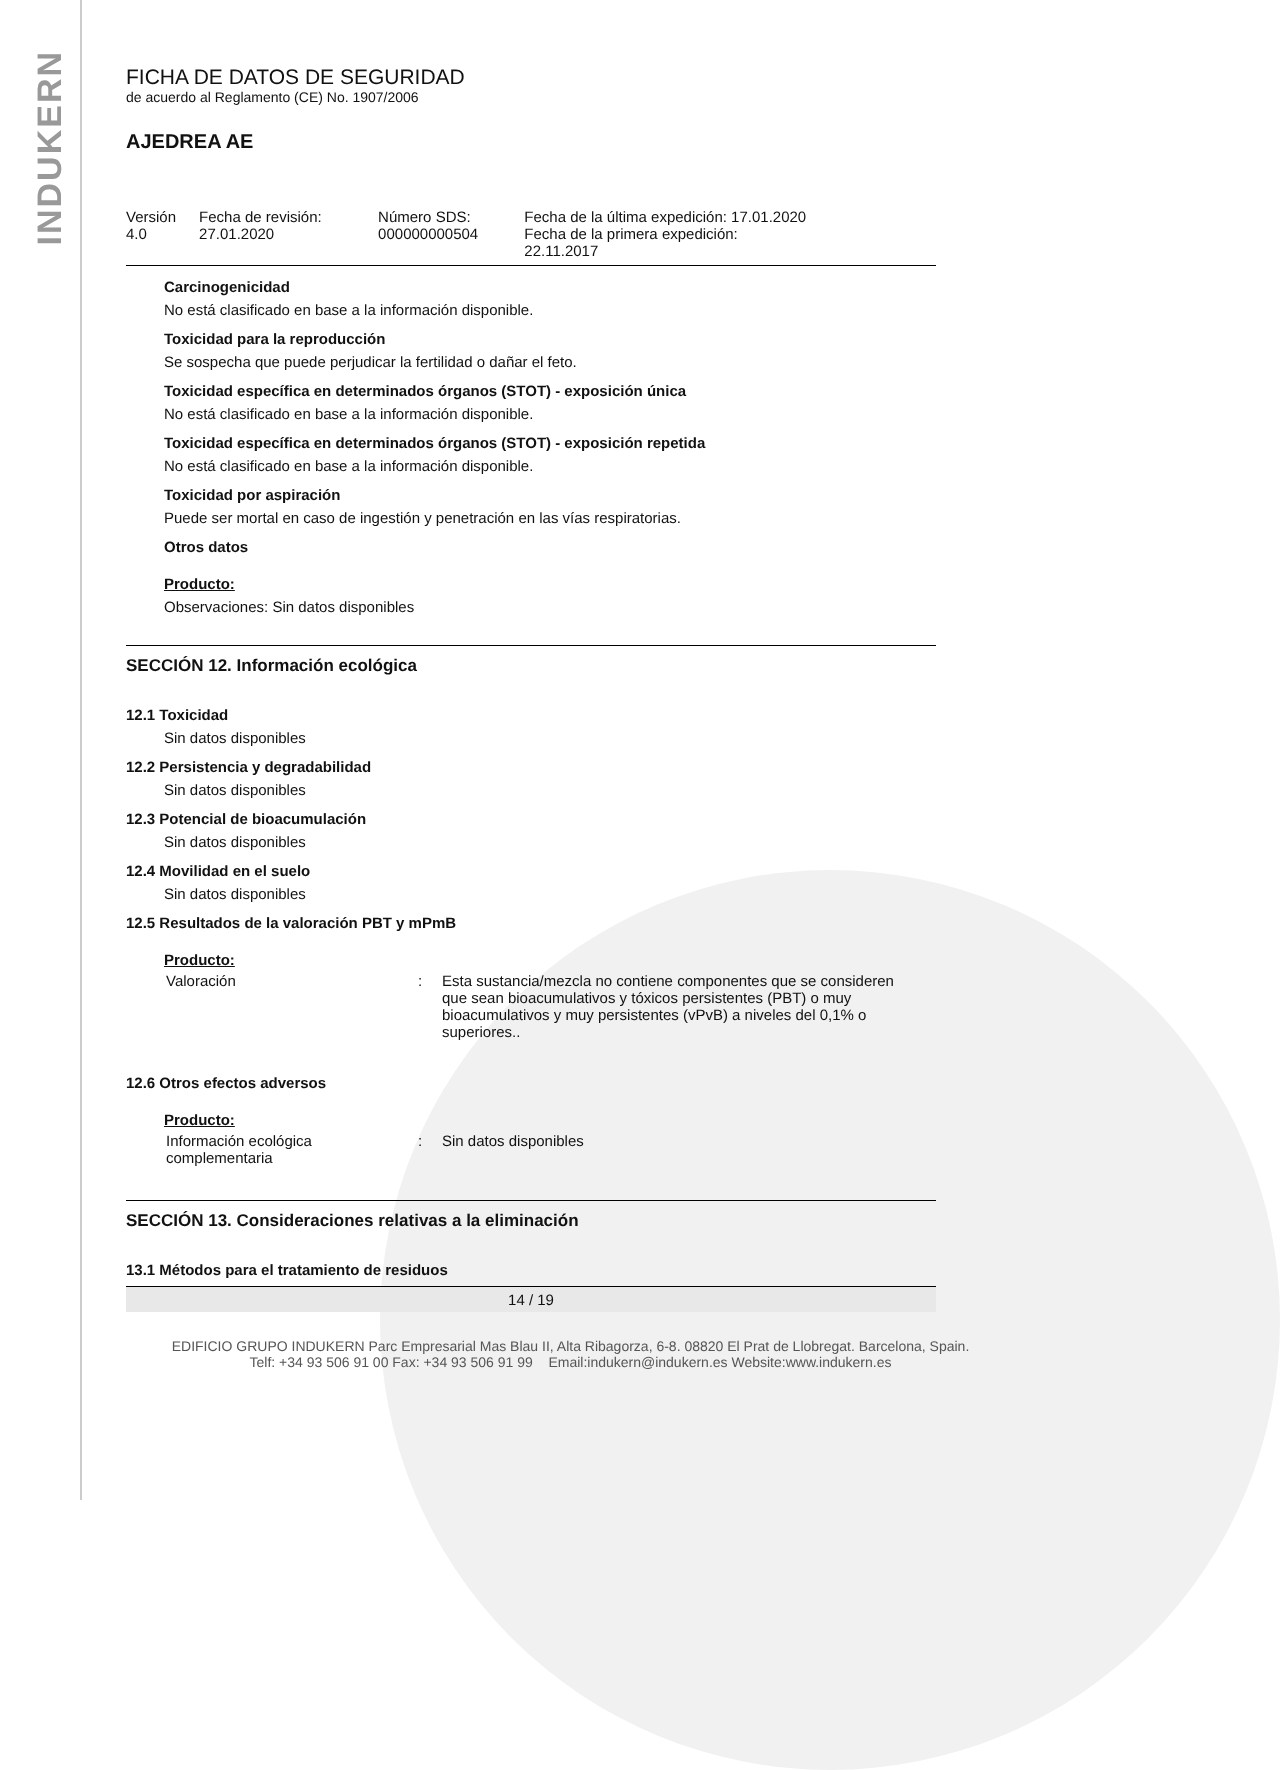INDUKERN
FICHA DE DATOS DE SEGURIDAD
de acuerdo al Reglamento (CE) No. 1907/2006
AJEDREA AE
| Versión 4.0 | Fecha de revisión: 27.01.2020 | Número SDS: 000000000504 | Fecha de la última expedición: 17.01.2020 Fecha de la primera expedición: 22.11.2017 |
Carcinogenicidad
No está clasificado en base a la información disponible.
Toxicidad para la reproducción
Se sospecha que puede perjudicar la fertilidad o dañar el feto.
Toxicidad específica en determinados órganos (STOT) - exposición única
No está clasificado en base a la información disponible.
Toxicidad específica en determinados órganos (STOT) - exposición repetida
No está clasificado en base a la información disponible.
Toxicidad por aspiración
Puede ser mortal en caso de ingestión y penetración en las vías respiratorias.
Otros datos
Producto:
Observaciones: Sin datos disponibles
SECCIÓN 12. Información ecológica
12.1 Toxicidad
Sin datos disponibles
12.2 Persistencia y degradabilidad
Sin datos disponibles
12.3 Potencial de bioacumulación
Sin datos disponibles
12.4 Movilidad en el suelo
Sin datos disponibles
12.5 Resultados de la valoración PBT y mPmB
Producto:
| Valoración | : | Esta sustancia/mezcla no contiene componentes que se consideren que sean bioacumulativos y tóxicos persistentes (PBT) o muy bioacumulativos y muy persistentes (vPvB) a niveles del 0,1% o superiores.. |
12.6 Otros efectos adversos
Producto:
| Información ecológica complementaria | : | Sin datos disponibles |
SECCIÓN 13. Consideraciones relativas a la eliminación
13.1 Métodos para el tratamiento de residuos
14 / 19
EDIFICIO GRUPO INDUKERN Parc Empresarial Mas Blau II, Alta Ribagorza, 6-8. 08820 El Prat de Llobregat. Barcelona, Spain.
Telf: +34 93 506 91 00 Fax: +34 93 506 91 99 Email:indukern@indukern.es Website:www.indukern.es